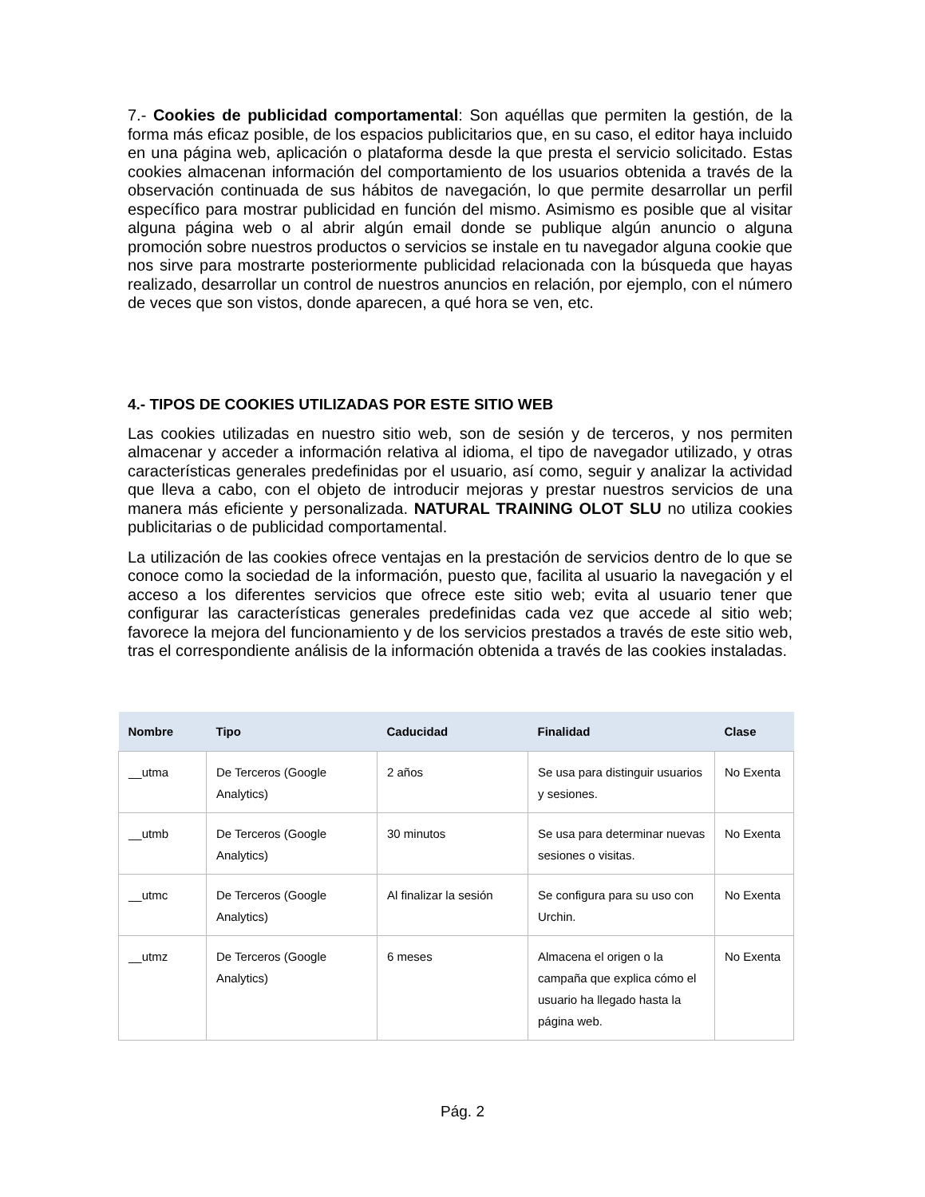7.- Cookies de publicidad comportamental: Son aquéllas que permiten la gestión, de la forma más eficaz posible, de los espacios publicitarios que, en su caso, el editor haya incluido en una página web, aplicación o plataforma desde la que presta el servicio solicitado. Estas cookies almacenan información del comportamiento de los usuarios obtenida a través de la observación continuada de sus hábitos de navegación, lo que permite desarrollar un perfil específico para mostrar publicidad en función del mismo. Asimismo es posible que al visitar alguna página web o al abrir algún email donde se publique algún anuncio o alguna promoción sobre nuestros productos o servicios se instale en tu navegador alguna cookie que nos sirve para mostrarte posteriormente publicidad relacionada con la búsqueda que hayas realizado, desarrollar un control de nuestros anuncios en relación, por ejemplo, con el número de veces que son vistos, donde aparecen, a qué hora se ven, etc.
4.- TIPOS DE COOKIES UTILIZADAS POR ESTE SITIO WEB
Las cookies utilizadas en nuestro sitio web, son de sesión y de terceros, y nos permiten almacenar y acceder a información relativa al idioma, el tipo de navegador utilizado, y otras características generales predefinidas por el usuario, así como, seguir y analizar la actividad que lleva a cabo, con el objeto de introducir mejoras y prestar nuestros servicios de una manera más eficiente y personalizada. NATURAL TRAINING OLOT SLU no utiliza cookies publicitarias o de publicidad comportamental.
La utilización de las cookies ofrece ventajas en la prestación de servicios dentro de lo que se conoce como la sociedad de la información, puesto que, facilita al usuario la navegación y el acceso a los diferentes servicios que ofrece este sitio web; evita al usuario tener que configurar las características generales predefinidas cada vez que accede al sitio web; favorece la mejora del funcionamiento y de los servicios prestados a través de este sitio web, tras el correspondiente análisis de la información obtenida a través de las cookies instaladas.
| Nombre | Tipo | Caducidad | Finalidad | Clase |
| --- | --- | --- | --- | --- |
| __utma | De Terceros (Google Analytics) | 2 años | Se usa para distinguir usuarios y sesiones. | No Exenta |
| __utmb | De Terceros (Google Analytics) | 30 minutos | Se usa para determinar nuevas sesiones o visitas. | No Exenta |
| __utmc | De Terceros (Google Analytics) | Al finalizar la sesión | Se configura para su uso con Urchin. | No Exenta |
| __utmz | De Terceros (Google Analytics) | 6 meses | Almacena el origen o la campaña que explica cómo el usuario ha llegado hasta la página web. | No Exenta |
Pág. 2